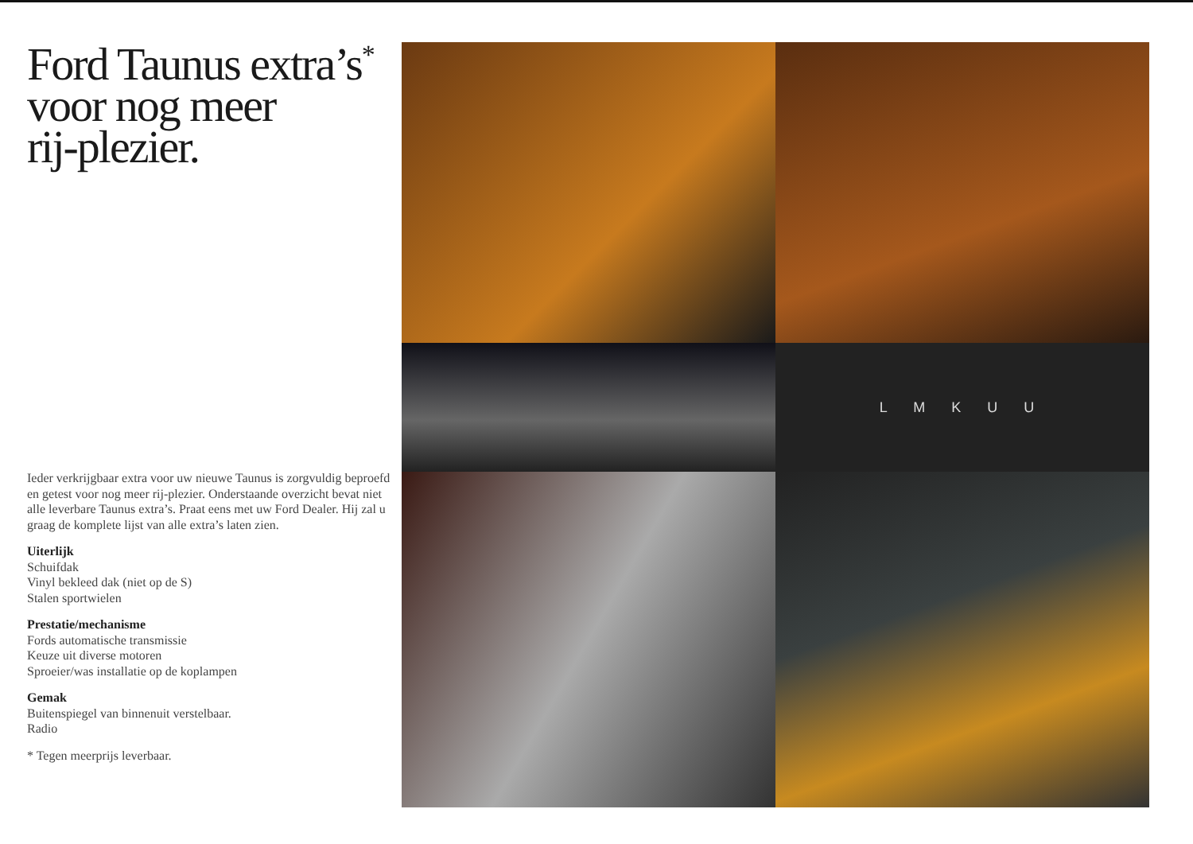Ford Taunus extra’s<sup>*</sup>
voor nog meer
rij-plezier.
Ieder verkrijgbaar extra voor uw nieuwe Taunus is zorgvuldig beproefd en getest voor nog meer rij-plezier. Onderstaande overzicht bevat niet alle leverbare Taunus extra’s. Praat eens met uw Ford Dealer. Hij zal u graag de komplete lijst van alle extra’s laten zien.
Uiterlijk
Schuifdak
Vinyl bekleed dak (niet op de S)
Stalen sportwielen
Prestatie/mechanisme
Fords automatische transmissie
Keuze uit diverse motoren
Sproeier/was installatie op de koplampen
Gemak
Buitenspiegel van binnenuit verstelbaar.
Radio
* Tegen meerprijs leverbaar.
L M K U U